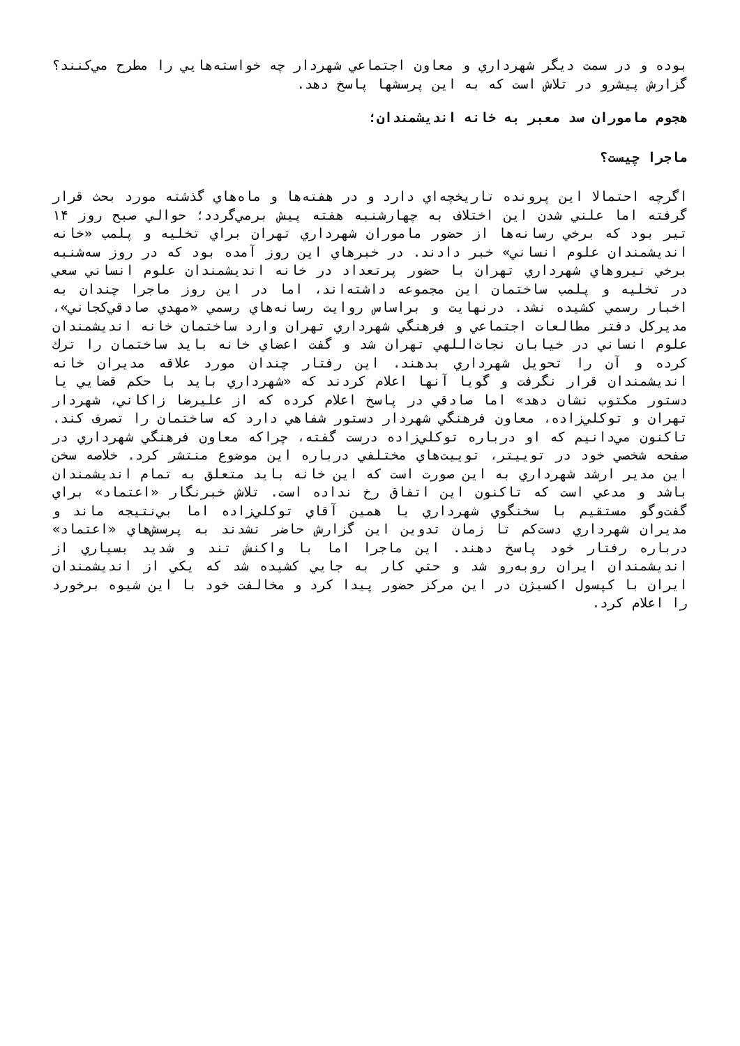بوده و در سمت ديگر شهرداري و معاون اجتماعي شهردار چه خواسته‌هايي را مطرح مي‌كنند؟ گزارش پيشرو در تلاش است كه به اين پرسشها پاسخ دهد.
هجوم ماموران سد معبر به خانه انديشمندان؛
ماجرا چيست؟
اگرچه احتمالا اين پرونده تاريخچه‌اي دارد و در هفته‌ها و ماه‌هاي گذشته مورد بحث قرار گرفته اما علني شدن اين اختلاف به چهارشنبه هفته پيش برمي‌گردد؛ حوالي صبح روز ۱۴ تير بود كه برخي رسانه‌ها از حضور ماموران شهرداري تهران براي تخليه و پلمب «خانه انديشمندان علوم انساني» خبر دادند. در خبرهاي اين روز آمده بود كه در روز سه‌شنبه برخي نيروهاي شهرداري تهران با حضور پرتعداد در خانه انديشمندان علوم انساني سعي در تخليه و پلمب ساختمان اين مجموعه داشته‌اند، اما در اين روز ماجرا چندان به اخبار رسمي كشيده نشد. درنهايت و براساس روايت رسانه‌هاي رسمي «مهدي صادقي‌كجاني»، مديركل دفتر مطالعات اجتماعي و فرهنگي شهرداري تهران وارد ساختمان خانه انديشمندان علوم انساني در خيابان نجات‌اللهي تهران شد و گفت اعضاي خانه بايد ساختمان را ترك كرده و آن را تحويل شهرداري بدهند. اين رفتار چندان مورد علاقه مديران خانه انديشمندان قرار نگرفت و گويا آنها اعلام كردند كه «شهرداري بايد با حكم قضايي يا دستور مكتوب نشان دهد» اما صادقي در پاسخ اعلام كرده كه از عليرضا زاكاني، شهردار تهران و توكلي‌زاده، معاون فرهنگي شهردار دستور شفاهي دارد كه ساختمان را تصرف كند. تاكنون مي‌دانيم كه او درباره توكلي‌زاده درست گفته، چراكه معاون فرهنگي شهرداري در صفحه شخصي خود در توييتر، توييت‌هاي مختلفي درباره اين موضوع منتشر كرد. خلاصه سخن اين مدير ارشد شهرداري به اين صورت است كه اين خانه بايد متعلق به تمام انديشمندان باشد و مدعي است كه تاكنون اين اتفاق رخ نداده است. تلاش خبرنگار «اعتماد» براي گفت‌وگو مستقيم با سخنگوي شهرداري يا همين آقاي توكلي‌زاده اما بي‌نتيجه ماند و مديران شهرداري دست‌كم تا زمان تدوين اين گزارش حاضر نشدند به پرسش‌هاي «اعتماد» درباره رفتار خود پاسخ دهند. اين ماجرا اما با واكنش تند و شديد بسياري از انديشمندان ايران روبه‌رو شد و حتي كار به جايي كشيده شد كه يكي از انديشمندان ايران با كپسول اكسيژن در اين مركز حضور پيدا كرد و مخالفت خود با اين شيوه برخورد را اعلام كرد.